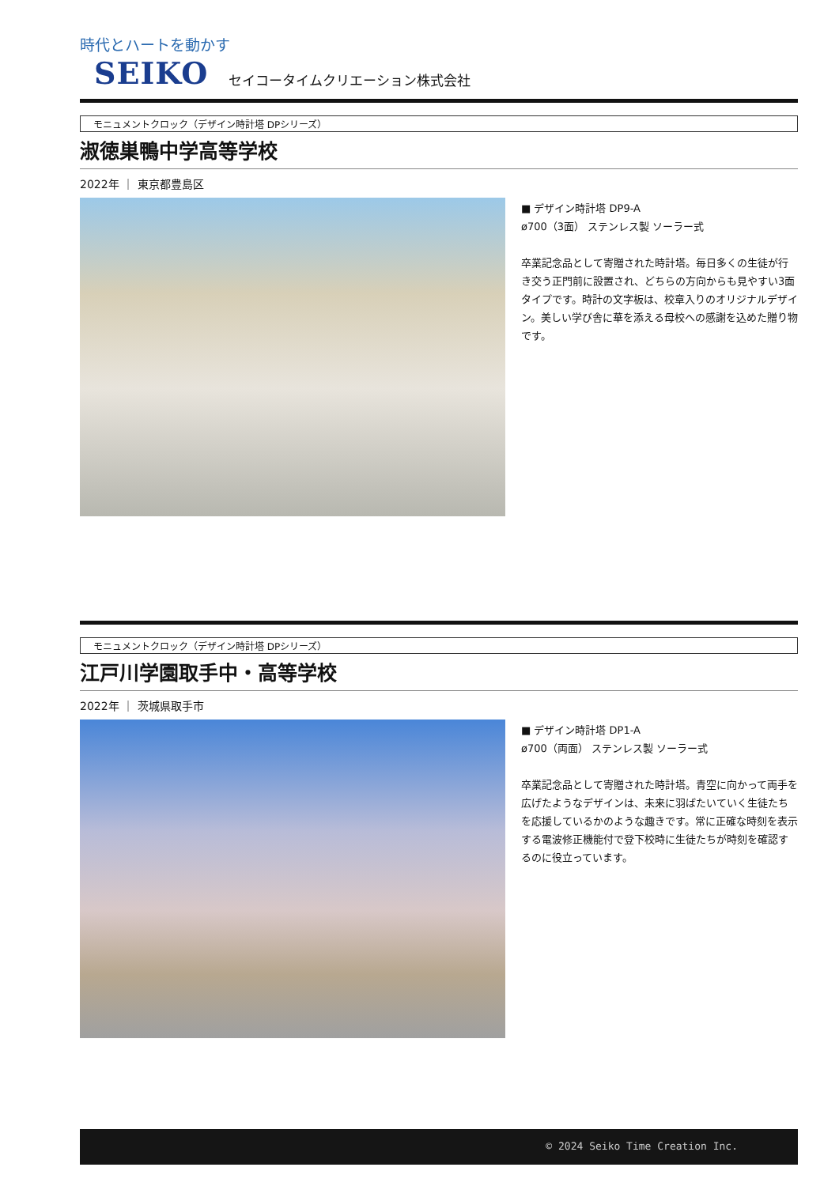時代とハートを動かす
SEIKO セイコータイムクリエーション株式会社
モニュメントクロック（デザイン時計塔 DPシリーズ）
淑徳巣鴨中学高等学校
2022年 ｜ 東京都豊島区
■ デザイン時計塔 DP9-A
ø700（3面） ステンレス製 ソーラー式
卒業記念品として寄贈された時計塔。毎日多くの生徒が行き交う正門前に設置され、どちらの方向からも見やすい3面タイプです。時計の文字板は、校章入りのオリジナルデザイン。美しい学び舎に華を添える母校への感謝を込めた贈り物です。
モニュメントクロック（デザイン時計塔 DPシリーズ）
江戸川学園取手中・高等学校
2022年 ｜ 茨城県取手市
■ デザイン時計塔 DP1-A
ø700（両面） ステンレス製 ソーラー式
卒業記念品として寄贈された時計塔。青空に向かって両手を広げたようなデザインは、未来に羽ばたいていく生徒たちを応援しているかのような趣きです。常に正確な時刻を表示する電波修正機能付で登下校時に生徒たちが時刻を確認するのに役立っています。
© 2024 Seiko Time Creation Inc.